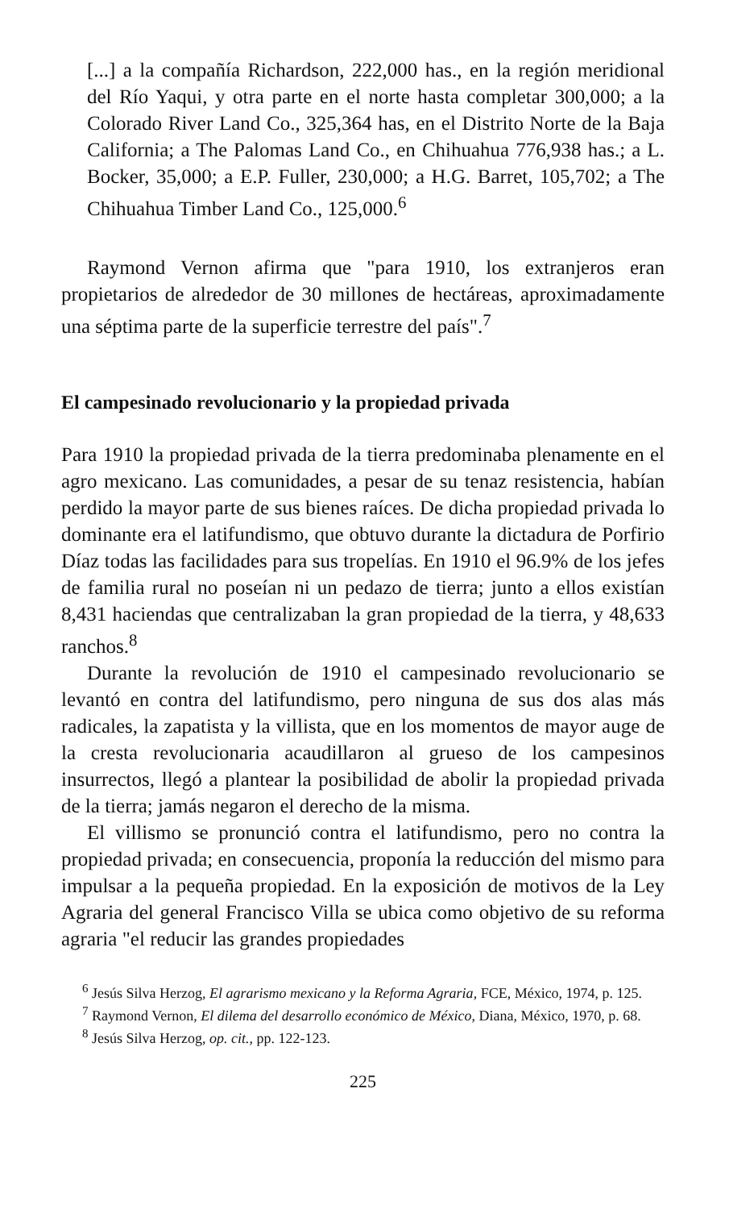[...] a la compañía Richardson, 222,000 has., en la región meridional del Río Yaqui, y otra parte en el norte hasta completar 300,000; a la Colorado River Land Co., 325,364 has, en el Distrito Norte de la Baja California; a The Palomas Land Co., en Chihuahua 776,938 has.; a L. Bocker, 35,000; a E.P. Fuller, 230,000; a H.G. Barret, 105,702; a The Chihuahua Timber Land Co., 125,000.<sup>6</sup>
Raymond Vernon afirma que "para 1910, los extranjeros eran propietarios de alrededor de 30 millones de hectáreas, aproximadamente una séptima parte de la superficie terrestre del país".<sup>7</sup>
El campesinado revolucionario y la propiedad privada
Para 1910 la propiedad privada de la tierra predominaba plenamente en el agro mexicano. Las comunidades, a pesar de su tenaz resistencia, habían perdido la mayor parte de sus bienes raíces. De dicha propiedad privada lo dominante era el latifundismo, que obtuvo durante la dictadura de Porfirio Díaz todas las facilidades para sus tropelías. En 1910 el 96.9% de los jefes de familia rural no poseían ni un pedazo de tierra; junto a ellos existían 8,431 haciendas que centralizaban la gran propiedad de la tierra, y 48,633 ranchos.<sup>8</sup>
Durante la revolución de 1910 el campesinado revolucionario se levantó en contra del latifundismo, pero ninguna de sus dos alas más radicales, la zapatista y la villista, que en los momentos de mayor auge de la cresta revolucionaria acaudillaron al grueso de los campesinos insurrectos, llegó a plantear la posibilidad de abolir la propiedad privada de la tierra; jamás negaron el derecho de la misma.
El villismo se pronunció contra el latifundismo, pero no contra la propiedad privada; en consecuencia, proponía la reducción del mismo para impulsar a la pequeña propiedad. En la exposición de motivos de la Ley Agraria del general Francisco Villa se ubica como objetivo de su reforma agraria "el reducir las grandes propiedades
<sup>6</sup> Jesús Silva Herzog, El agrarismo mexicano y la Reforma Agraria, FCE, México, 1974, p. 125.
<sup>7</sup> Raymond Vernon, El dilema del desarrollo económico de México, Diana, México, 1970, p. 68.
<sup>8</sup> Jesús Silva Herzog, op. cit., pp. 122-123.
225